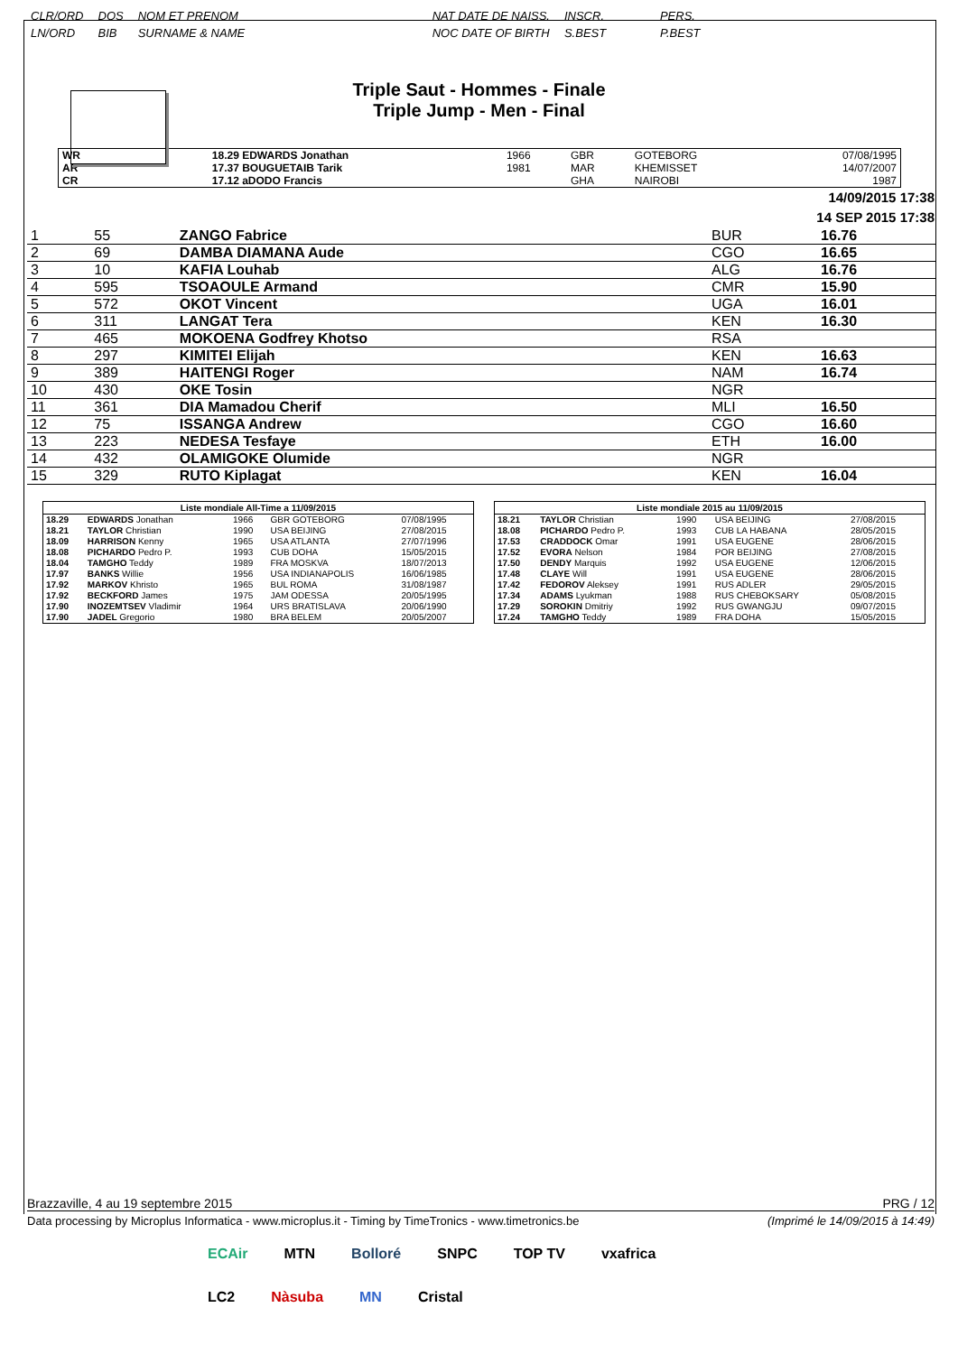| CLR/ORD | DOS | NOM ET PRENOM | NAT DATE DE NAISS. | INSCR. | PERS. |
| LN/ORD | BIB | SURNAME & NAME | NOC DATE OF BIRTH | S.BEST | P.BEST |
Triple Saut - Hommes - Finale
Triple Jump - Men - Final
| WR | | 18.29 EDWARDS Jonathan | 1966 | GBR | GOTEBORG | 07/08/1995 |
| AR | | 17.37 BOUGUETAIB Tarik | 1981 | MAR | KHEMISSET | 14/07/2007 |
| CR | | 17.12 aDODO Francis | | GHA | NAIROBI | 1987 |
14/09/2015 17:38
14 SEP 2015 17:38
| 1 | 55 | ZANGO Fabrice | BUR | 16.76 |
| 2 | 69 | DAMBA DIAMANA Aude | CGO | 16.65 |
| 3 | 10 | KAFIA Louhab | ALG | 16.76 |
| 4 | 595 | TSOAOULE Armand | CMR | 15.90 |
| 5 | 572 | OKOT Vincent | UGA | 16.01 |
| 6 | 311 | LANGAT Tera | KEN | 16.30 |
| 7 | 465 | MOKOENA Godfrey Khotso | RSA | |
| 8 | 297 | KIMITEI Elijah | KEN | 16.63 |
| 9 | 389 | HAITENGI Roger | NAM | 16.74 |
| 10 | 430 | OKE Tosin | NGR | |
| 11 | 361 | DIA Mamadou Cherif | MLI | 16.50 |
| 12 | 75 | ISSANGA Andrew | CGO | 16.60 |
| 13 | 223 | NEDESA Tesfaye | ETH | 16.00 |
| 14 | 432 | OLAMIGOKE Olumide | NGR | |
| 15 | 329 | RUTO Kiplagat | KEN | 16.04 |
| Liste mondiale All-Time a 11/09/2015 | | | | |
| --- | --- | --- | --- | --- |
| 18.29 | EDWARDS Jonathan | 1966 | GBR GOTEBORG | 07/08/1995 |
| 18.21 | TAYLOR Christian | 1990 | USA BEIJING | 27/08/2015 |
| 18.09 | HARRISON Kenny | 1965 | USA ATLANTA | 27/07/1996 |
| 18.08 | PICHARDO Pedro P. | 1993 | CUB DOHA | 15/05/2015 |
| 18.04 | TAMGHO Teddy | 1989 | FRA MOSKVA | 18/07/2013 |
| 17.97 | BANKS Willie | 1956 | USA INDIANAPOLIS | 16/06/1985 |
| 17.92 | MARKOV Khristo | 1965 | BUL ROMA | 31/08/1987 |
| 17.92 | BECKFORD James | 1975 | JAM ODESSA | 20/05/1995 |
| 17.90 | INOZEMTSEV Vladimir | 1964 | URS BRATISLAVA | 20/06/1990 |
| 17.90 | JADEL Gregorio | 1980 | BRA BELEM | 20/05/2007 |
| Liste mondiale 2015 au 11/09/2015 | | | | |
| --- | --- | --- | --- | --- |
| 18.21 | TAYLOR Christian | 1990 | USA BEIJING | 27/08/2015 |
| 18.08 | PICHARDO Pedro P. | 1993 | CUB LA HABANA | 28/05/2015 |
| 17.53 | CRADDOCK Omar | 1991 | USA EUGENE | 28/06/2015 |
| 17.52 | EVORA Nelson | 1984 | POR BEIJING | 27/08/2015 |
| 17.50 | DENDY Marquis | 1992 | USA EUGENE | 12/06/2015 |
| 17.48 | CLAYE Will | 1991 | USA EUGENE | 28/06/2015 |
| 17.42 | FEDOROV Aleksey | 1991 | RUS ADLER | 29/05/2015 |
| 17.34 | ADAMS Lyukman | 1988 | RUS CHEBOKSARY | 05/08/2015 |
| 17.29 | SOROKIN Dmitriy | 1992 | RUS GWANGJU | 09/07/2015 |
| 17.24 | TAMGHO Teddy | 1989 | FRA DOHA | 15/05/2015 |
Brazzaville, 4 au 19 septembre 2015 PRG / 12
Data processing by Microplus Informatica - www.microplus.it - Timing by TimeTronics - www.timetronics.be (Imprimé le 14/09/2015 à 14:49)
ECAir MTN Bolloré SNPC TOP TV vxafrica LC2 Nàsuba MN Cristal